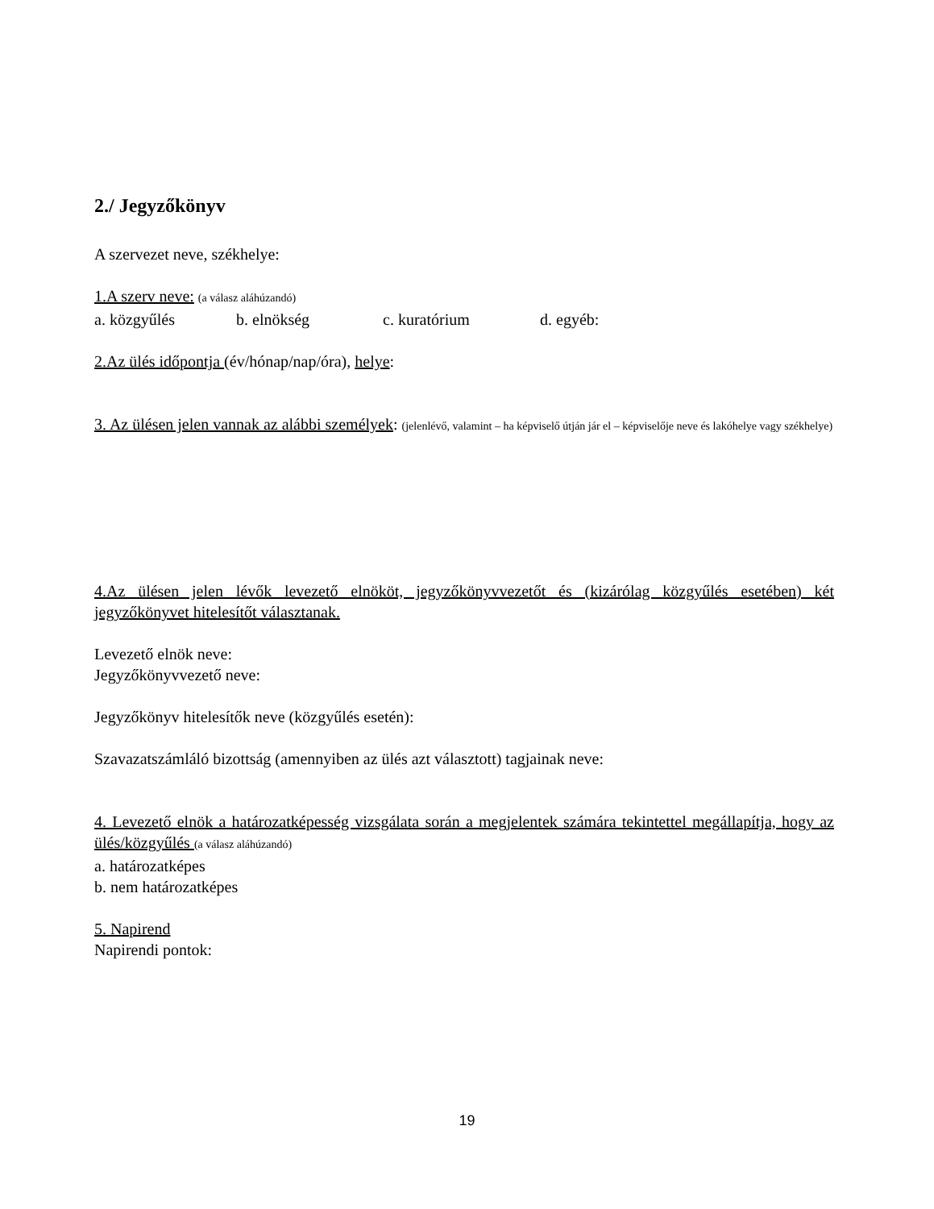2./ Jegyzőkönyv
A szervezet neve, székhelye:
1.A szerv neve: (a válasz aláhúzandó)
a. közgyűlés b. elnökség c. kuratórium d. egyéb:
2.Az ülés időpontja (év/hónap/nap/óra), helye:
3. Az ülésen jelen vannak az alábbi személyek: (jelenlévő, valamint – ha képviselő útján jár el – képviselője neve és lakóhelye vagy székhelye)
4.Az ülésen jelen lévők levezető elnököt, jegyzőkönyvvezetőt és (kizárólag közgyűlés esetében) két jegyzőkönyvet hitelesítőt választanak.
Levezető elnök neve:
Jegyzőkönyvvezető neve:
Jegyzőkönyv hitelesítők neve (közgyűlés esetén):
Szavazatszámláló bizottság (amennyiben az ülés azt választott) tagjainak neve:
4. Levezető elnök a határozatképesség vizsgálata során a megjelentek számára tekintettel megállapítja, hogy az ülés/közgyűlés (a válasz aláhúzandó)
a. határozatképes
b. nem határozatképes
5. Napirend
Napirendi pontok:
19